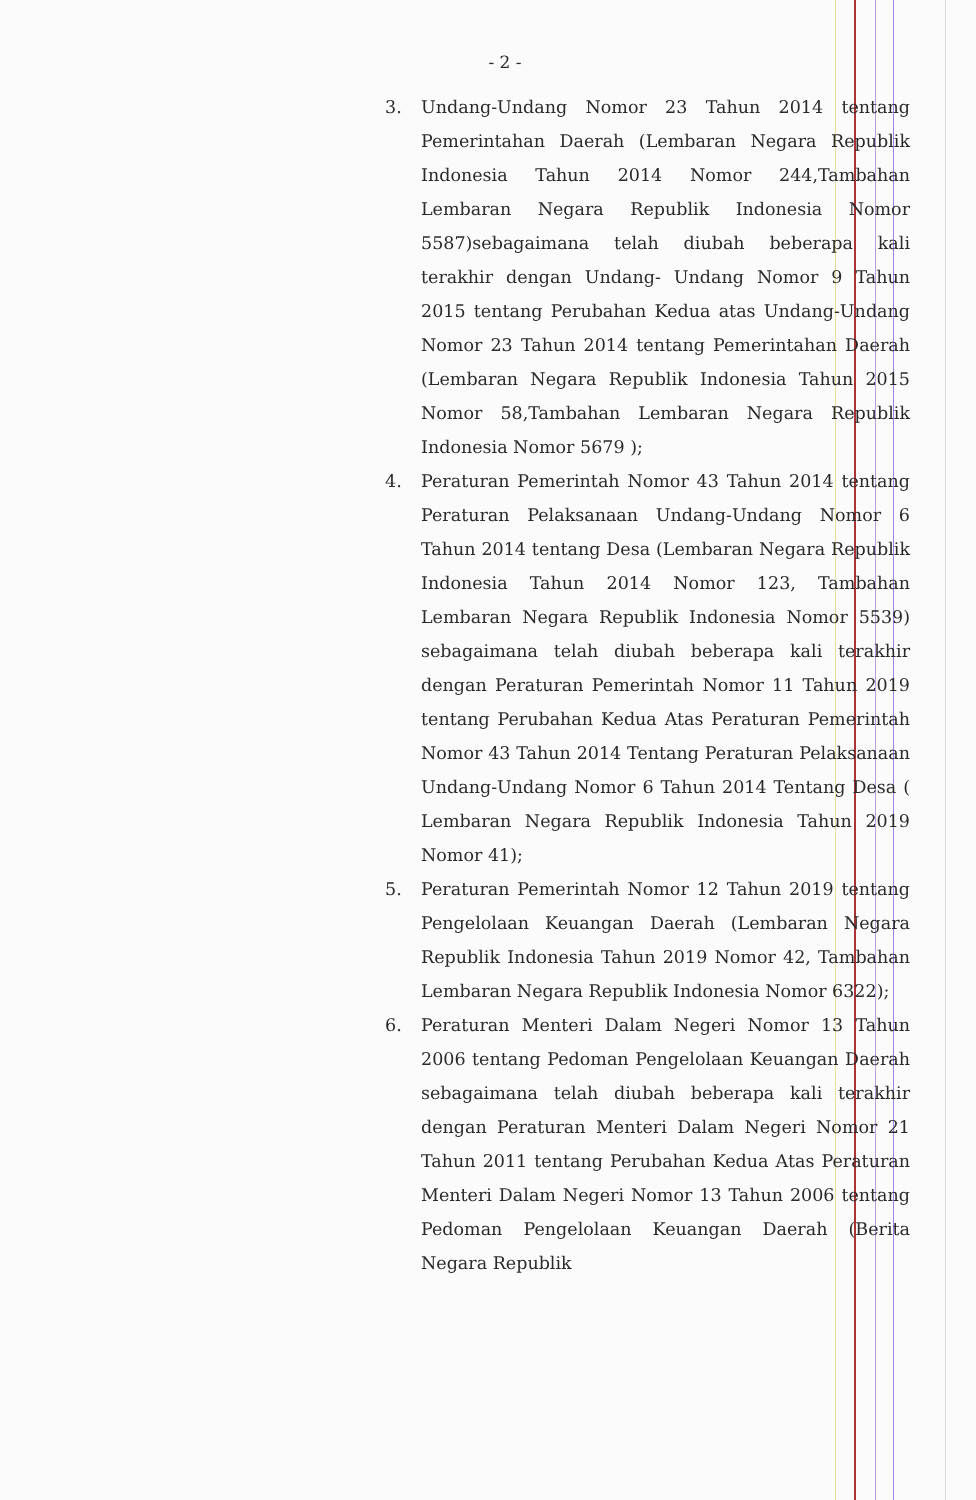- 2 -
3. Undang-Undang Nomor 23 Tahun 2014 tentang Pemerintahan Daerah (Lembaran Negara Republik Indonesia Tahun 2014 Nomor 244,Tambahan Lembaran Negara Republik Indonesia Nomor 5587)sebagaimana telah diubah beberapa kali terakhir dengan Undang- Undang Nomor 9 Tahun 2015 tentang Perubahan Kedua atas Undang-Undang Nomor 23 Tahun 2014 tentang Pemerintahan Daerah (Lembaran Negara Republik Indonesia Tahun 2015 Nomor 58,Tambahan Lembaran Negara Republik Indonesia Nomor 5679 );
4. Peraturan Pemerintah Nomor 43 Tahun 2014 tentang Peraturan Pelaksanaan Undang-Undang Nomor 6 Tahun 2014 tentang Desa (Lembaran Negara Republik Indonesia Tahun 2014 Nomor 123, Tambahan Lembaran Negara Republik Indonesia Nomor 5539) sebagaimana telah diubah beberapa kali terakhir dengan Peraturan Pemerintah Nomor 11 Tahun 2019 tentang Perubahan Kedua Atas Peraturan Pemerintah Nomor 43 Tahun 2014 Tentang Peraturan Pelaksanaan Undang-Undang Nomor 6 Tahun 2014 Tentang Desa ( Lembaran Negara Republik Indonesia Tahun 2019 Nomor 41);
5. Peraturan Pemerintah Nomor 12 Tahun 2019 tentang Pengelolaan Keuangan Daerah (Lembaran Negara Republik Indonesia Tahun 2019 Nomor 42, Tambahan Lembaran Negara Republik Indonesia Nomor 6322);
6. Peraturan Menteri Dalam Negeri Nomor 13 Tahun 2006 tentang Pedoman Pengelolaan Keuangan Daerah sebagaimana telah diubah beberapa kali terakhir dengan Peraturan Menteri Dalam Negeri Nomor 21 Tahun 2011 tentang Perubahan Kedua Atas Peraturan Menteri Dalam Negeri Nomor 13 Tahun 2006 tentang Pedoman Pengelolaan Keuangan Daerah (Berita Negara Republik